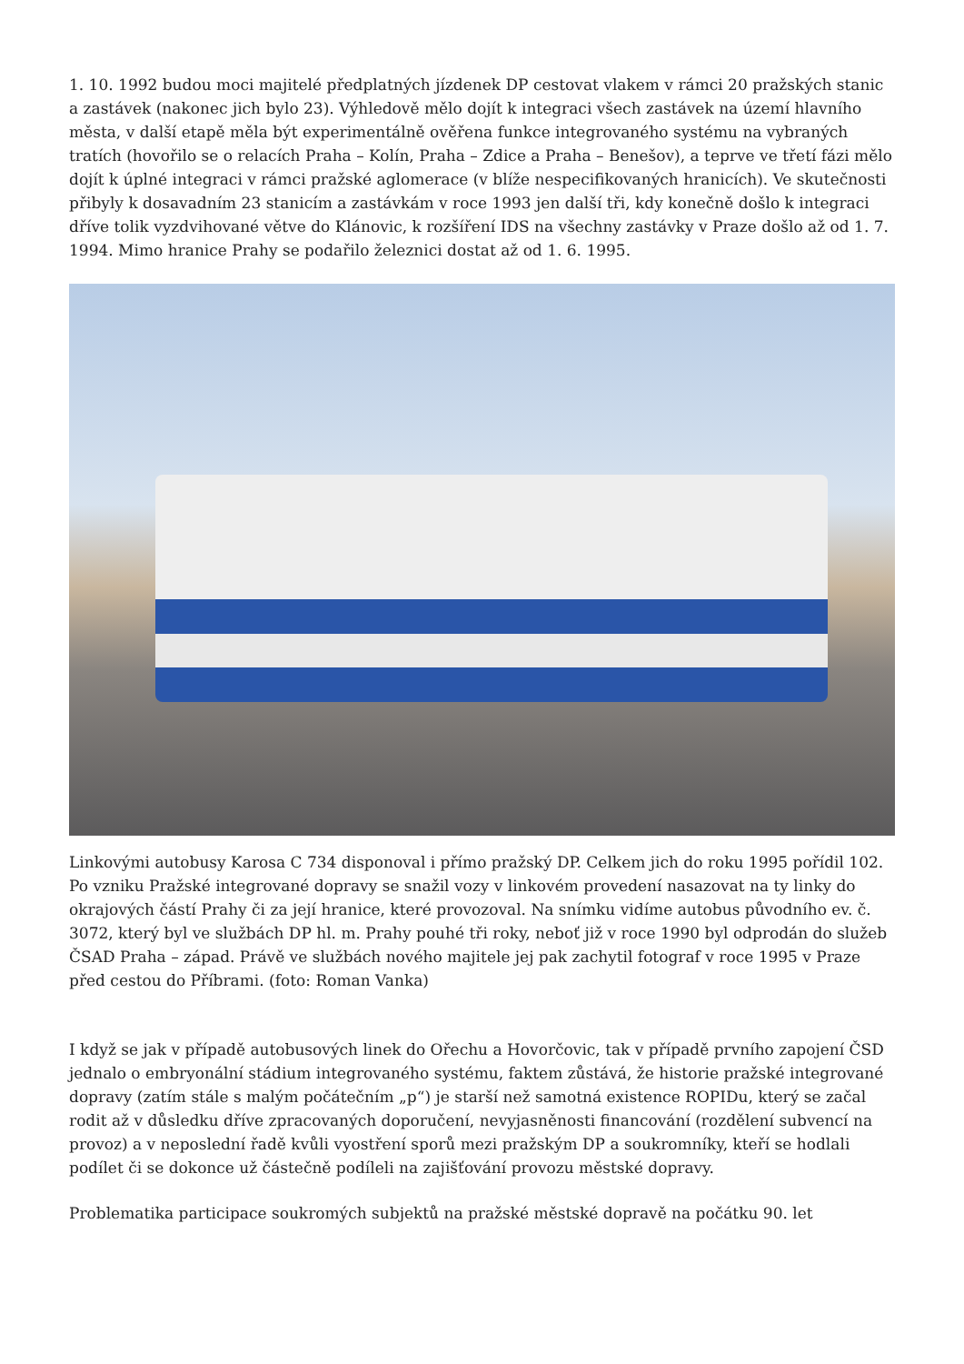1. 10. 1992 budou moci majitelé předplatných jízdenek DP cestovat vlakem v rámci 20 pražských stanic a zastávek (nakonec jich bylo 23). Výhledově mělo dojít k integraci všech zastávek na území hlavního města, v další etapě měla být experimentálně ověřena funkce integrovaného systému na vybraných tratích (hovořilo se o relacích Praha – Kolín, Praha – Zdice a Praha – Benešov), a teprve ve třetí fázi mělo dojít k úplné integraci v rámci pražské aglomerace (v blíže nespecifikovaných hranicích). Ve skutečnosti přibyly k dosavadním 23 stanicím a zastávkám v roce 1993 jen další tři, kdy konečně došlo k integraci dříve tolik vyzdvihované větve do Klánovic, k rozšíření IDS na všechny zastávky v Praze došlo až od 1. 7. 1994. Mimo hranice Prahy se podařilo železnici dostat až od 1. 6. 1995.
Linkovými autobusy Karosa C 734 disponoval i přímo pražský DP. Celkem jich do roku 1995 pořídil 102. Po vzniku Pražské integrované dopravy se snažil vozy v linkovém provedení nasazovat na ty linky do okrajových částí Prahy či za její hranice, které provozoval. Na snímku vidíme autobus původního ev. č. 3072, který byl ve službách DP hl. m. Prahy pouhé tři roky, neboť již v roce 1990 byl odprodán do služeb ČSAD Praha – západ. Právě ve službách nového majitele jej pak zachytil fotograf v roce 1995 v Praze před cestou do Příbrami. (foto: Roman Vanka)
I když se jak v případě autobusových linek do Ořechu a Hovorčovic, tak v případě prvního zapojení ČSD jednalo o embryonální stádium integrovaného systému, faktem zůstává, že historie pražské integrované dopravy (zatím stále s malým počátečním „p“) je starší než samotná existence ROPIDu, který se začal rodit až v důsledku dříve zpracovaných doporučení, nevyjasněnosti financování (rozdělení subvencí na provoz) a v neposlední řadě kvůli vyostření sporů mezi pražským DP a soukromníky, kteří se hodlali podílet či se dokonce už částečně podíleli na zajišťování provozu městské dopravy.
Problematika participace soukromých subjektů na pražské městské dopravě na počátku 90. let